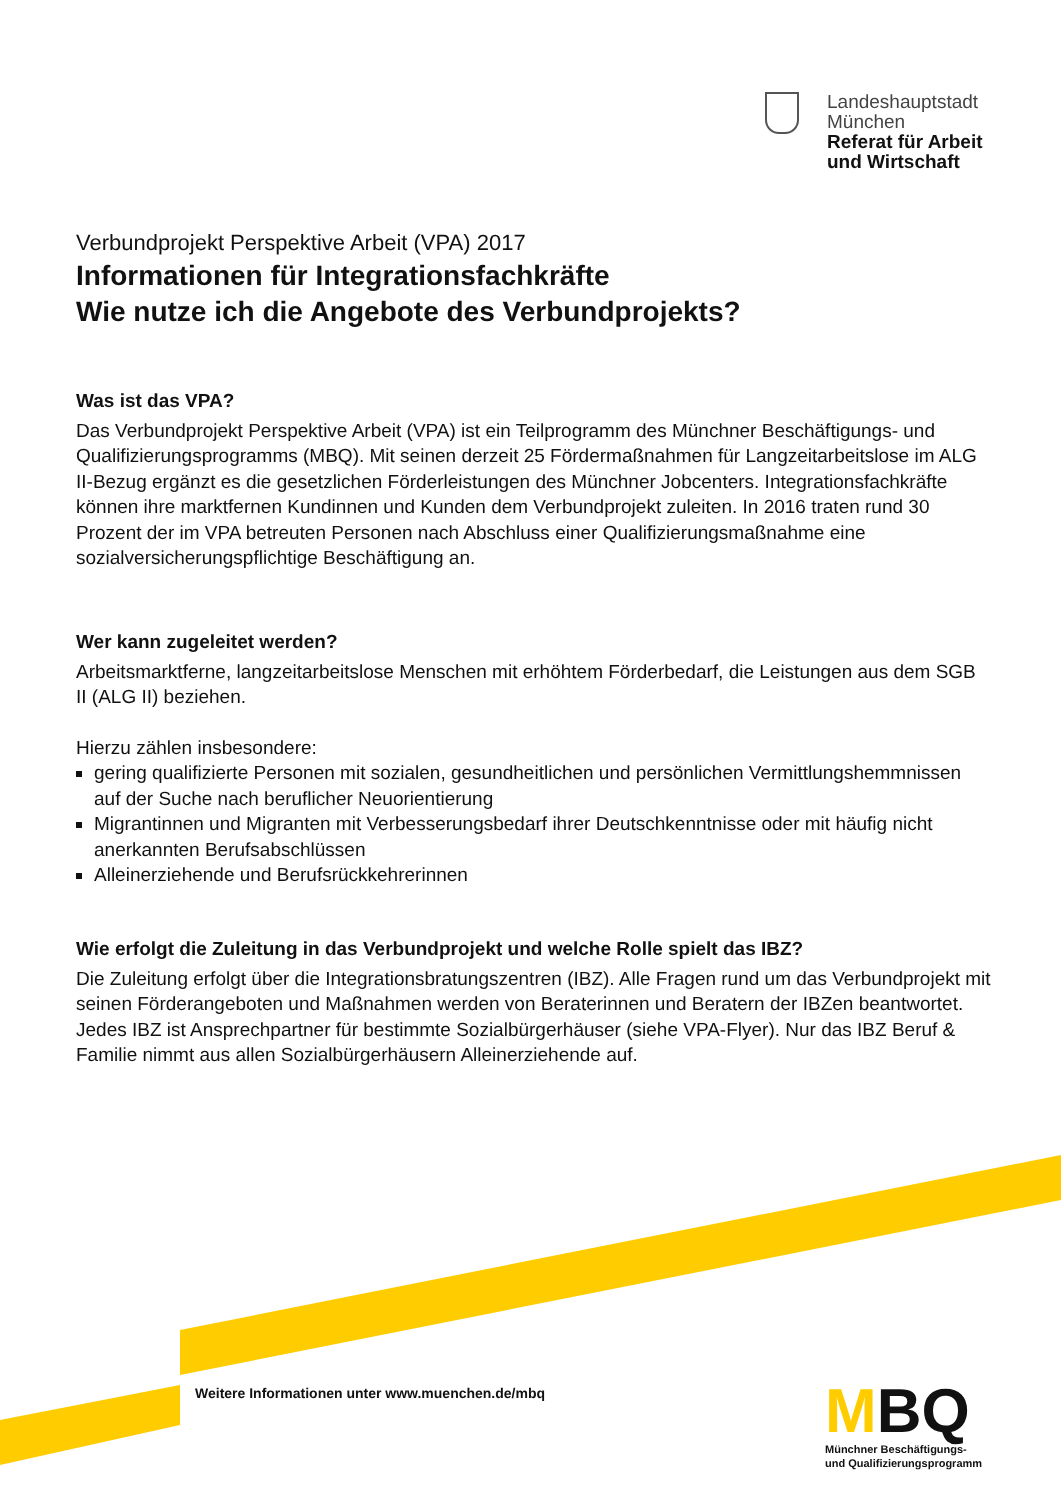Landeshauptstadt
München
Referat für Arbeit
und Wirtschaft
Verbundprojekt Perspektive Arbeit (VPA) 2017
Informationen für Integrationsfachkräfte
Wie nutze ich die Angebote des Verbundprojekts?
Was ist das VPA?
Das Verbundprojekt Perspektive Arbeit (VPA) ist ein Teilprogramm des Münchner Beschäftigungs- und Qualifizierungsprogramms (MBQ). Mit seinen derzeit 25 Fördermaßnahmen für Langzeitarbeitslose im ALG II-Bezug ergänzt es die gesetzlichen Förderleistungen des Münchner Jobcenters. Integrationsfachkräfte können ihre marktfernen Kundinnen und Kunden dem Verbundprojekt zuleiten. In 2016 traten rund 30 Prozent der im VPA betreuten Personen nach Abschluss einer Qualifizierungsmaßnahme eine sozialversicherungspflichtige Beschäftigung an.
Wer kann zugeleitet werden?
Arbeitsmarktferne, langzeitarbeitslose Menschen mit erhöhtem Förderbedarf, die Leistungen aus dem SGB II (ALG II) beziehen.
Hierzu zählen insbesondere:
gering qualifizierte Personen mit sozialen, gesundheitlichen und persönlichen Vermittlungshemmnissen auf der Suche nach beruflicher Neuorientierung
Migrantinnen und Migranten mit Verbesserungsbedarf ihrer Deutschkenntnisse oder mit häufig nicht anerkannten Berufsabschlüssen
Alleinerziehende und Berufsrückkehrerinnen
Wie erfolgt die Zuleitung in das Verbundprojekt und welche Rolle spielt das IBZ?
Die Zuleitung erfolgt über die Integrationsbratungszentren (IBZ). Alle Fragen rund um das Verbundprojekt mit seinen Förderangeboten und Maßnahmen werden von Beraterinnen und Beratern der IBZen beantwortet. Jedes IBZ ist Ansprechpartner für bestimmte Sozialbürgerhäuser (siehe VPA-Flyer). Nur das IBZ Beruf & Familie nimmt aus allen Sozialbürgerhäusern Alleinerziehende auf.
Weitere Informationen unter www.muenchen.de/mbq
MBQ
Münchner Beschäftigungs-
und Qualifizierungsprogramm